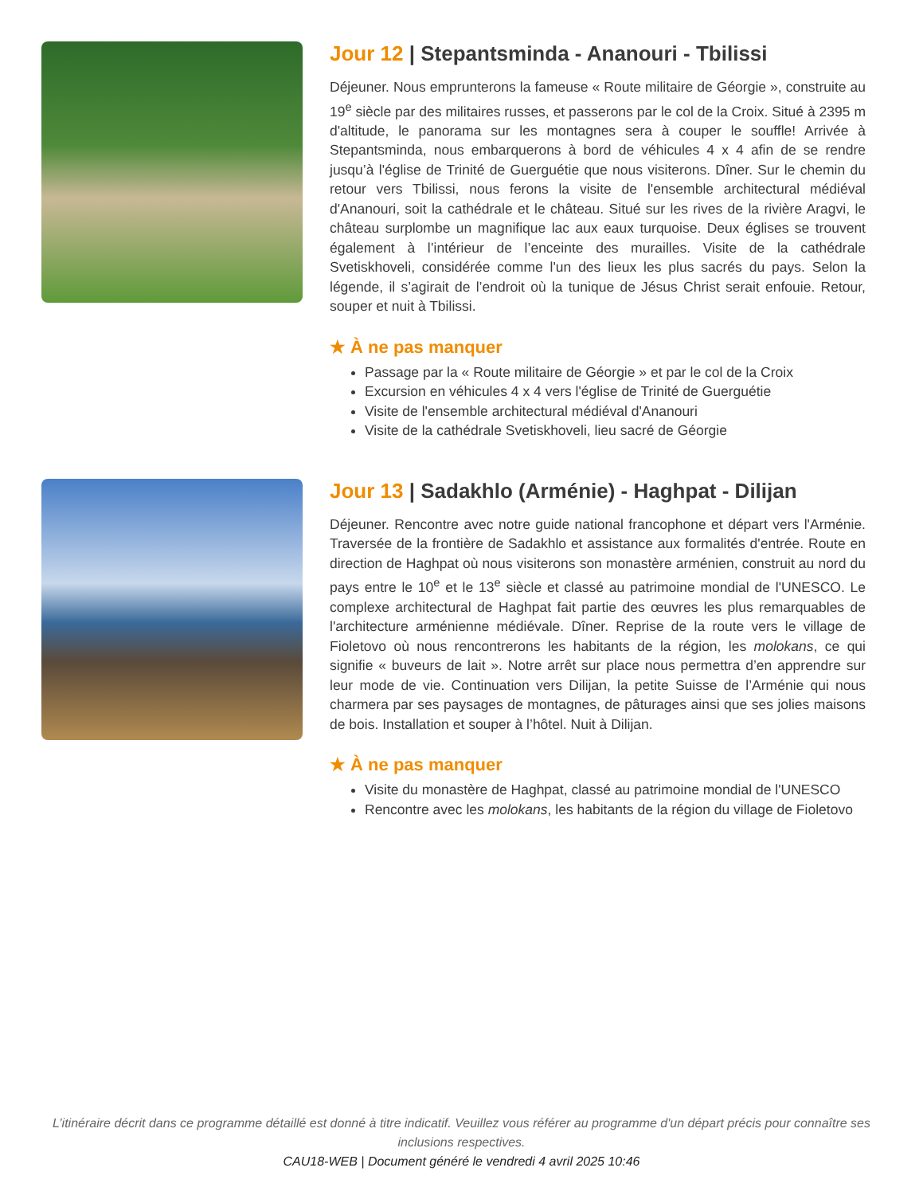Jour 12 | Stepantsminda - Ananouri - Tbilissi
Déjeuner. Nous emprunterons la fameuse « Route militaire de Géorgie », construite au 19<sup>e</sup> siècle par des militaires russes, et passerons par le col de la Croix. Situé à 2395 m d'altitude, le panorama sur les montagnes sera à couper le souffle! Arrivée à Stepantsminda, nous embarquerons à bord de véhicules 4 x 4 afin de se rendre jusqu’à l'église de Trinité de Guerguétie que nous visiterons. Dîner. Sur le chemin du retour vers Tbilissi, nous ferons la visite de l'ensemble architectural médiéval d'Ananouri, soit la cathédrale et le château. Situé sur les rives de la rivière Aragvi, le château surplombe un magnifique lac aux eaux turquoise. Deux églises se trouvent également à l’intérieur de l’enceinte des murailles. Visite de la cathédrale Svetiskhoveli, considérée comme l'un des lieux les plus sacrés du pays. Selon la légende, il s’agirait de l’endroit où la tunique de Jésus Christ serait enfouie. Retour, souper et nuit à Tbilissi.
★ À ne pas manquer
Passage par la « Route militaire de Géorgie » et par le col de la Croix
Excursion en véhicules 4 x 4 vers l'église de Trinité de Guerguétie
Visite de l'ensemble architectural médiéval d'Ananouri
Visite de la cathédrale Svetiskhoveli, lieu sacré de Géorgie
Jour 13 | Sadakhlo (Arménie) - Haghpat - Dilijan
Déjeuner. Rencontre avec notre guide national francophone et départ vers l'Arménie. Traversée de la frontière de Sadakhlo et assistance aux formalités d'entrée. Route en direction de Haghpat où nous visiterons son monastère arménien, construit au nord du pays entre le 10<sup>e</sup> et le 13<sup>e</sup> siècle et classé au patrimoine mondial de l'UNESCO. Le complexe architectural de Haghpat fait partie des œuvres les plus remarquables de l'architecture arménienne médiévale. Dîner. Reprise de la route vers le village de Fioletovo où nous rencontrerons les habitants de la région, les molokans, ce qui signifie « buveurs de lait ». Notre arrêt sur place nous permettra d’en apprendre sur leur mode de vie. Continuation vers Dilijan, la petite Suisse de l’Arménie qui nous charmera par ses paysages de montagnes, de pâturages ainsi que ses jolies maisons de bois. Installation et souper à l’hôtel. Nuit à Dilijan.
★ À ne pas manquer
Visite du monastère de Haghpat, classé au patrimoine mondial de l'UNESCO
Rencontre avec les molokans, les habitants de la région du village de Fioletovo
L’itinéraire décrit dans ce programme détaillé est donné à titre indicatif. Veuillez vous référer au programme d'un départ précis pour connaître ses inclusions respectives.
CAU18-WEB | Document généré le vendredi 4 avril 2025 10:46